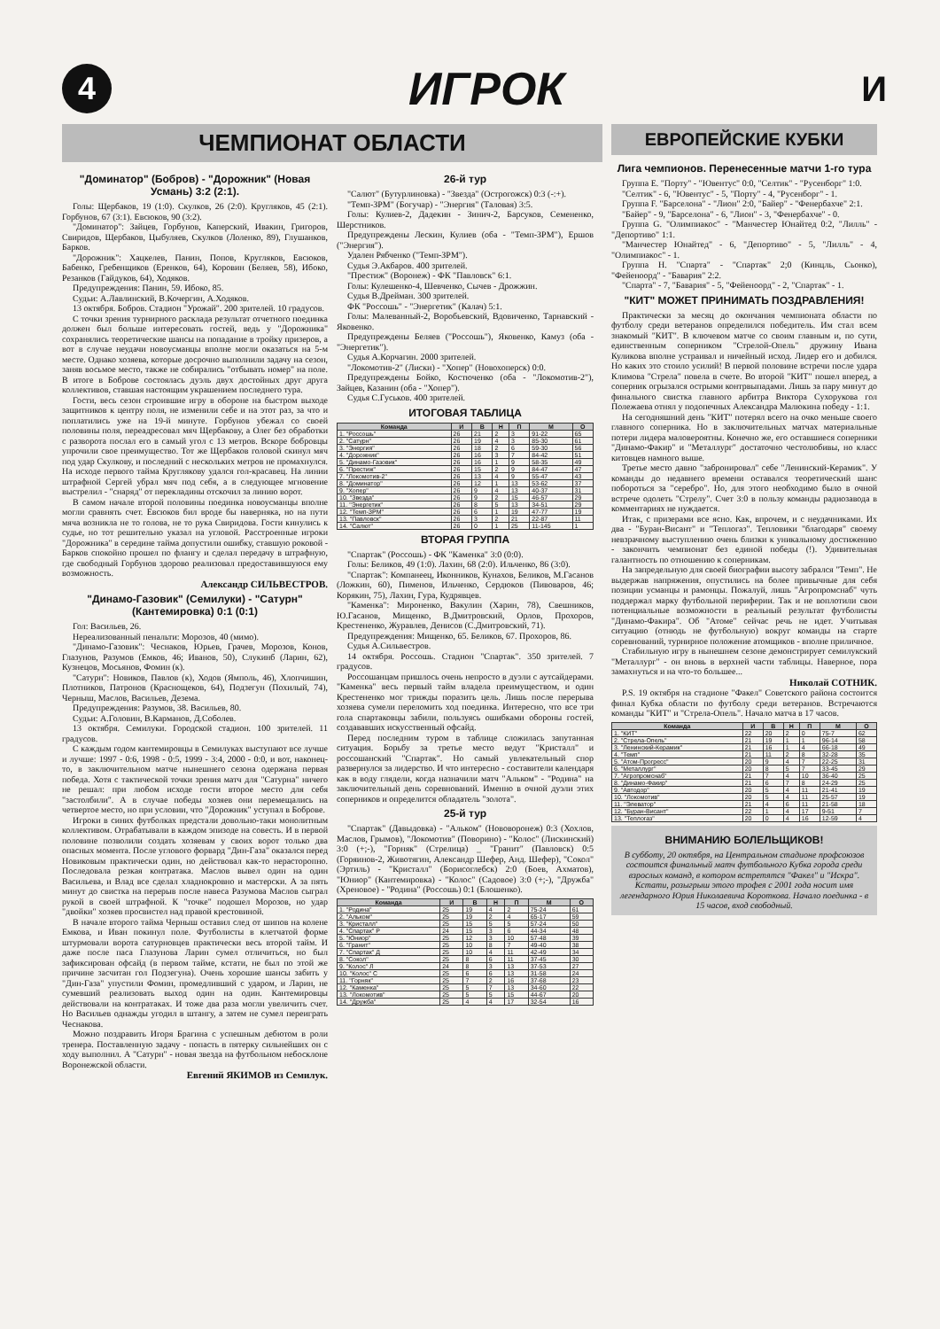4
ИГРОК
И
ЧЕМПИОНАТ ОБЛАСТИ
"Доминатор" (Бобров) - "Дорожник" (Новая Усмань) 3:2 (2:1).
Голы: Щербаков, 19 (1:0). Скулков, 26 (2:0). Кругляков, 45 (2:1). Горбунов, 67 (3:1). Евсюков, 90 (3:2).
"Доминатор": Зайцев, Горбунов, Каперский, Ивакин, Григоров, Свиридов, Щербаков, Цыбуляев, Скулков (Лоленко, 89), Глушанков, Барков.
"Дорожник": Хацкелев, Панин, Попов, Кругляков, Евсюков, Бабенко, Гребенщиков (Еренков, 64), Коровин (Беляев, 58), Ибоко, Резанков (Гайдуков, 64), Ходяков.
Предупреждения: Панин, 59. Ибоко, 85.
Судьи: А.Лавлинский, В.Кочергин, А.Ходяков.
13 октября. Бобров. Стадион "Урожай". 200 зрителей. 10 градусов.
С точки зрения турнирного расклада результат отчетного поединка должен был больше интересовать гостей, ведь у "Дорожника" сохранялись теоретические шансы на попадание в тройку призеров, а вот в случае неудачи новоусманцы вполне могли оказаться на 5-м месте. Однако хозяева, которые досрочно выполнили задачу на сезон, заняв восьмое место, также не собирались "отбывать номер" на поле. В итоге в Боброве состоялась дуэль двух достойных друг друга коллективов, ставшая настоящим украшением последнего тура.
Гости, весь сезон строившие игру в обороне на быстром выходе защитников к центру поля, не изменили себе и на этот раз, за что и поплатились уже на 19-й минуте. Горбунов убежал со своей половины поля, переадресовал мяч Щербакову, а Олег без обработки с разворота послал его в самый угол с 13 метров. Вскоре бобровцы упрочили свое преимущество. Тот же Щербаков головой скинул мяч под удар Скулкову, и последний с нескольких метров не промахнулся. На исходе первого тайма Круглякову удался гол-красавец. На линии штрафной Сергей убрал мяч под себя, а в следующее мгновение выстрелил - "снаряд" от перекладины отскочил за линию ворот.
В самом начале второй половины поединка новоусманцы вполне могли сравнять счет. Евсюков бил вроде бы наверняка, но на пути мяча возникла не то голова, не то рука Свиридова. Гости кинулись к судье, но тот решительно указал на угловой. Расстроенные игроки "Дорожника" в середине тайма допустили ошибку, ставшую роковой - Барков спокойно прошел по флангу и сделал передачу в штрафную, где свободный Горбунов здорово реализовал предоставившуюся ему возможность.
Александр СИЛЬВЕСТРОВ.
"Динамо-Газовик" (Семилуки) - "Сатурн" (Кантемировка) 0:1 (0:1)
Гол: Васильев, 26.
Нереализованный пенальти: Морозов, 40 (мимо).
"Динамо-Газовик": Чеснаков, Юрьев, Грачев, Морозов, Конов, Глазунов, Разумов (Емков, 46; Иванов, 50), Слукинб (Ларин, 62), Кузнецов, Мосьянов, Фомин (к).
"Сатурн": Новиков, Павлов (к), Ходов (Ямполь, 46), Хлопчишин, Плотников, Патронов (Краснощеков, 64), Подзегун (Похилый, 74), Черныш, Маслов, Васильев, Дезема.
Предупреждения: Разумов, 38. Васильев, 80.
Судьи: А.Головин, В.Карманов, Д.Соболев.
13 октября. Семилуки. Городской стадион. 100 зрителей. 11 градусов.
С каждым годом кантемировцы в Семилуках выступают все лучше и лучше: 1997 - 0:6, 1998 - 0:5, 1999 - 3:4, 2000 - 0:0, и вот, наконец-то, в заключительном матче нынешнего сезона одержана первая победа. Хотя с тактической точки зрения матч для "Сатурна" ничего не решал: при любом исходе гости второе место для себя "застолбили". А в случае победы хозяев они перемещались на четвертое место, но при условии, что "Дорожник" уступал в Боброве.
Игроки в синих футболках предстали довольно-таки монолитным коллективом. Отрабатывали в каждом эпизоде на совесть. И в первой половине позволили создать хозяевам у своих ворот только два опасных момента. После углового форвард "Дин-Газа" оказался перед Новиковым практически один, но действовал как-то нерасторопно. Последовала резкая контратака. Маслов вывел один на один Васильева, и Влад все сделал хладнокровно и мастерски. А за пять минут до свистка на перерыв после навеса Разумова Маслов сыграл рукой в своей штрафной. К "точке" подошел Морозов, но удар "двойки" хозяев просвистел над правой крестовиной.
В начале второго тайма Черныш оставил след от шипов на колене Емкова, и Иван покинул поле. Футболисты в клетчатой форме штурмовали ворота сатурновцев практически весь второй тайм. И даже после паса Глазунова Ларин сумел отличиться, но был зафиксирован офсайд (в первом тайме, кстати, не был по этой же причине засчитан гол Подзегуна). Очень хорошие шансы забить у "Дин-Газа" упустили Фомин, промедливший с ударом, и Ларин, не сумевший реализовать выход один на один. Кантемировцы действовали на контратаках. И тоже два раза могли увеличить счет. Но Васильев однажды угодил в штангу, а затем не сумел переиграть Чеснакова.
Можно поздравить Игоря Брагина с успешным дебютом в роли тренера. Поставленную задачу - попасть в пятерку сильнейших он с ходу выполнил. А "Сатурн" - новая звезда на футбольном небосклоне Воронежской области.
Евгений ЯКИМОВ из Семилук.
26-й тур
"Салют" (Бутурлиновка) - "Звезда" (Острогожск) 0:3 (-:+).
"Темп-ЗРМ" (Богучар) - "Энергия" (Таловая) 3:5.
Голы: Кулиев-2, Дадекин - Зинич-2, Барсуков, Семененко, Шерстников.
Предупреждены Лескин, Кулиев (оба - "Темп-ЗРМ"), Ершов ("Энергия").
Удален Рябченко ("Темп-ЗРМ").
Судья Э.Акбаров. 400 зрителей.
"Престиж" (Воронеж) - ФК "Павловск" 6:1.
Голы: Кулешенко-4, Шевченко, Сычев - Дрожжин.
Судья В.Дрейман. 300 зрителей.
ФК "Россошь" - "Энергетик" (Калач) 5:1.
Голы: Малеванный-2, Воробьевский, Вдовиченко, Тарнавский - Яковенко.
Предупреждены Беляев ("Россошь"), Яковенко, Камуз (оба - "Энергетик").
Судья А.Корчагин. 2000 зрителей.
"Локомотив-2" (Лиски) - "Хопер" (Новохоперск) 0:0.
Предупреждены Бойко, Костюченко (оба - "Локомотив-2"), Зайцев, Казанин (оба - "Хопер").
Судья С.Гуськов. 400 зрителей.
ИТОГОВАЯ ТАБЛИЦА
| Команда | И | В | Н | П | М | О |
| --- | --- | --- | --- | --- | --- | --- |
| 1. "Россошь" | 26 | 21 | 2 | 3 | 91-22 | 65 |
| 2. "Сатурн" | 26 | 19 | 4 | 3 | 85-30 | 61 |
| 3. "Энергия" | 26 | 18 | 2 | 6 | 59-30 | 56 |
| 4. "Дорожник" | 26 | 16 | 3 | 7 | 84-42 | 51 |
| 5. "Динамо-Газовик" | 26 | 16 | 1 | 9 | 58-35 | 49 |
| 6. "Престиж" | 26 | 15 | 2 | 9 | 84-47 | 47 |
| 7. "Локомотив-2" | 26 | 13 | 4 | 9 | 55-47 | 43 |
| 8. "Доминатор" | 26 | 12 | 1 | 13 | 53-62 | 37 |
| 9. "Хопер" | 26 | 9 | 4 | 13 | 40-37 | 31 |
| 10. "Звезда" | 26 | 9 | 2 | 15 | 46-57 | 29 |
| 11. "Энергетик" | 26 | 8 | 5 | 13 | 34-51 | 29 |
| 12. "Темп-ЗРМ" | 26 | 6 | 1 | 19 | 47-77 | 19 |
| 13. "Павловск" | 26 | 3 | 2 | 21 | 22-87 | 11 |
| 14. "Салют" | 26 | 0 | 1 | 25 | 11-145 | 1 |
ВТОРАЯ ГРУППА
"Спартак" (Россошь) - ФК "Каменка" 3:0 (0:0).
Голы: Беликов, 49 (1:0). Лахин, 68 (2:0). Ильченко, 86 (3:0).
"Спартак": Компанеец, Иконников, Кунахов, Беликов, М.Гасанов (Ложкин, 60), Пименов, Ильченко, Сердюков (Пивоваров, 46; Корякин, 75), Лахин, Гура, Кудрявцев.
"Каменка": Мироненко, Вакулин (Харин, 78), Свешников, Ю.Гасанов, Мищенко, В.Дмитровский, Орлов, Прохоров, Крестененко, Журавлев, Денисов (С.Дмитровский, 71).
Предупреждения: Мищенко, 65. Беликов, 67. Прохоров, 86.
Судья А.Сильвестров.
14 октября. Россошь. Стадион "Спартак". 350 зрителей. 7 градусов.
Россошанцам пришлось очень непросто в дуэли с аутсайдерами. "Каменка" весь первый тайм владела преимуществом, и один Крестененко мог трижды поразить цель. Лишь после перерыва хозяева сумели переломить ход поединка. Интересно, что все три гола спартаковцы забили, пользуясь ошибками обороны гостей, создававших искусственный офсайд.
Перед последним туром в таблице сложилась запутанная ситуация. Борьбу за третье место ведут "Кристалл" и россошанский "Спартак". Но самый увлекательный спор развернулся за лидерство. И что интересно - составители календаря как в воду глядели, когда назначили матч "Альком" - "Родина" на заключительный день соревнований. Именно в очной дуэли этих соперников и определится обладатель "золота".
25-й тур
"Спартак" (Давыдовка) - "Альком" (Нововоронеж) 0:3 (Хохлов, Маслов, Грымов), "Локомотив" (Поворино) - "Колос" (Лискинский) 3:0 (+;-), "Горняк" (Стрелица) _ "Гранит" (Павловск) 0:5 (Горяинов-2, Животягин, Александр Шефер, Анд. Шефер), "Сокол" (Эртиль) - "Кристалл" (Борисоглебск) 2:0 (Боев, Ахматов), "Юниор" (Кантемировка) - "Колос" (Садовое) 3:0 (+;-), "Дружба" (Хреновое) - "Родина" (Россошь) 0:1 (Блошенко).
| Команда | И | В | Н | П | М | О |
| --- | --- | --- | --- | --- | --- | --- |
| 1. "Родина" | 25 | 19 | 4 | 2 | 75-24 | 61 |
| 2. "Альком" | 25 | 19 | 2 | 4 | 65-17 | 59 |
| 3. "Кристалл" | 25 | 15 | 5 | 5 | 57-24 | 50 |
| 4. "Спартак" Р | 24 | 15 | 3 | 6 | 44-34 | 48 |
| 5. "Юниор" | 25 | 12 | 3 | 10 | 57-48 | 39 |
| 6. "Гранит" | 25 | 10 | 8 | 7 | 49-40 | 38 |
| 7. "Спартак" Д | 25 | 10 | 4 | 11 | 42-49 | 34 |
| 8. "Сокол" | 25 | 8 | 6 | 11 | 37-45 | 30 |
| 9. "Колос" Л | 24 | 8 | 3 | 13 | 37-53 | 27 |
| 10. "Колос" С | 25 | 6 | 6 | 13 | 31-58 | 24 |
| 11. "Горняк" | 25 | 7 | 2 | 16 | 37-68 | 23 |
| 12. "Каменка" | 25 | 5 | 7 | 13 | 34-60 | 22 |
| 13. "Локомотив" | 25 | 5 | 5 | 15 | 44-67 | 20 |
| 14. "Дружба" | 25 | 4 | 4 | 17 | 32-54 | 16 |
ЕВРОПЕЙСКИЕ КУБКИ
Лига чемпионов. Перенесенные матчи 1-го тура
Группа Е. "Порту" - "Ювентус" 0:0, "Селтик" - "Русенборг" 1:0.
"Селтик" - 6, "Ювентус" - 5, "Порту" - 4, "Русенборг" - 1.
Группа F. "Барселона" - "Лион" 2:0, "Байер" - "Фенербахче" 2:1.
"Байер" - 9, "Барселона" - 6, "Лион" - 3, "Фенербахче" - 0.
Группа G. "Олимпиакос" - "Манчестер Юнайтед 0:2, "Лилль" - "Депортиво" 1:1.
"Манчестер Юнайтед" - 6, "Депортиво" - 5, "Лилль" - 4, "Олимпиакос" - 1.
Группа Н. "Спарта" - "Спартак" 2;0 (Кинцль, Сьонко), "Фейеноорд" - "Бавария" 2:2.
"Спарта" - 7, "Бавария" - 5, "Фейеноорд" - 2, "Спартак" - 1.
"КИТ" МОЖЕТ ПРИНИМАТЬ ПОЗДРАВЛЕНИЯ!
Практически за месяц до окончания чемпионата области по футболу среди ветеранов определился победитель. Им стал всем знакомый "КИТ". В ключевом матче со своим главным и, по сути, единственным соперником "Стрелой-Опель" дружину Ивана Куликова вполне устраивал и ничейный исход. Лидер его и добился. Но каких это стоило усилий! В первой половине встречи после удара Климова "Стрела" повела в счете. Во второй "КИТ" пошел вперед, а соперник огрызался острыми контрвыпадами. Лишь за пару минут до финального свистка главного арбитра Виктора Сухорукова гол Полежаева отнял у подопечных Александра Малюкина победу - 1:1.
На сегодняшний день "КИТ" потерял всего на очко меньше своего главного соперника. Но в заключительных матчах материальные потери лидера маловероятны. Конечно же, его оставшиеся соперники "Динамо-Факир" и "Металлург" достаточно честолюбивы, но класс китовцев намного выше.
Третье место давно "забронировал" себе "Ленинский-Керамик". У команды до недавнего времени оставался теоретический шанс побороться за "серебро". Но, для этого необходимо было в очной встрече одолеть "Стрелу". Счет 3:0 в пользу команды радиозавода в комментариях не нуждается.
Итак, с призерами все ясно. Как, впрочем, и с неудачниками. Их два - "Буран-Висант" и "Теплогаз". Тепловики "благодаря" своему невзрачному выступлению очень близки к уникальному достижению - закончить чемпионат без единой победы (!). Удивительная галантность по отношению к соперникам.
На запредельную для своей биографии высоту забрался "Темп". Не выдержав напряжения, опустились на более привычные для себя позиции усманцы и рамонцы. Пожалуй, лишь "Агропромснаб" чуть поддержал марку футбольной периферии. Так и не воплотили свои потенциальные возможности в реальный результат футболисты "Динамо-Факира". Об "Атоме" сейчас речь не идет. Учитывая ситуацию (отнюдь не футбольную) вокруг команды на старте соревнований, турнирное положение атомщиков - вполне приличное.
Стабильную игру в нынешнем сезоне демонстрирует семилукский "Металлург" - он вновь в верхней части таблицы. Наверное, пора замахнуться и на что-то большее...
Николай СОТНИК.
P.S. 19 октября на стадионе "Факел" Советского района состоится финал Кубка области по футболу среди ветеранов. Встречаются команды "КИТ" и "Стрела-Опель". Начало матча в 17 часов.
| Команда | И | В | Н | П | М | О |
| --- | --- | --- | --- | --- | --- | --- |
| 1. "КИТ" | 22 | 20 | 2 | 0 | 75-7 | 62 |
| 2. "Стрела-Опель" | 21 | 19 | 1 | 1 | 96-14 | 58 |
| 3. "Ленинский-Керамик" | 21 | 16 | 1 | 4 | 66-18 | 49 |
| 4. "Темп" | 21 | 11 | 2 | 8 | 32-28 | 35 |
| 5. "Атом-Прогресс" | 20 | 9 | 4 | 7 | 22-25 | 31 |
| 6. "Металлург" | 20 | 8 | 5 | 7 | 33-45 | 29 |
| 7. "Агропромснаб" | 21 | 7 | 4 | 10 | 36-40 | 25 |
| 8. "Динамо-Факир" | 21 | 6 | 7 | 8 | 24-29 | 25 |
| 9. "Автодор" | 20 | 5 | 4 | 11 | 21-41 | 19 |
| 10. "Локомотив" | 20 | 5 | 4 | 11 | 25-57 | 19 |
| 11. "Элеватор" | 21 | 4 | 6 | 11 | 21-58 | 18 |
| 12. "Буран-Висант" | 22 | 1 | 4 | 17 | 9-51 | 7 |
| 13. "Теплогаз" | 20 | 0 | 4 | 16 | 12-59 | 4 |
ВНИМАНИЮ БОЛЕЛЬЩИКОВ!
В субботу, 20 октября, на Центральном стадионе профсоюзов состоится финальный матч футбольного Кубка города среди взрослых команд, в котором встретятся "Факел" и "Искра". Кстати, розыгрыш этого трофея с 2001 года носит имя легендарного Юрия Николаевича Короткова. Начало поединка - в 15 часов, вход свободный.